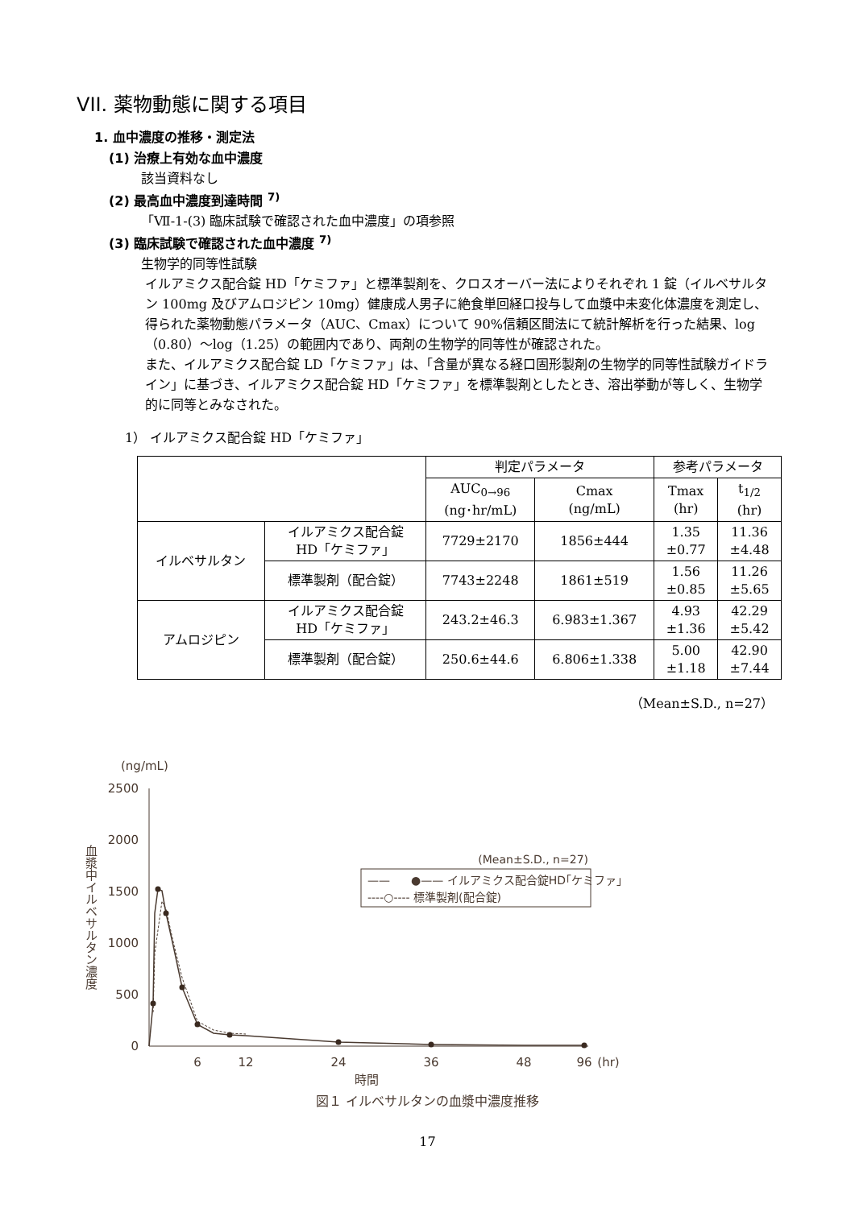VII. 薬物動態に関する項目
1. 血中濃度の推移・測定法
(1) 治療上有効な血中濃度
該当資料なし
(2) 最高血中濃度到達時間 <sup>7)</sup>
「Ⅶ-1-(3) 臨床試験で確認された血中濃度」の項参照
(3) 臨床試験で確認された血中濃度 <sup>7)</sup>
生物学的同等性試験
イルアミクス配合錠 HD「ケミファ」と標準製剤を、クロスオーバー法によりそれぞれ 1 錠（イルベサルタン 100mg 及びアムロジピン 10mg）健康成人男子に絶食単回経口投与して血漿中未変化体濃度を測定し、得られた薬物動態パラメータ（AUC、Cmax）について 90%信頼区間法にて統計解析を行った結果、log（0.80）～log（1.25）の範囲内であり、両剤の生物学的同等性が確認された。
また、イルアミクス配合錠 LD「ケミファ」は、「含量が異なる経口固形製剤の生物学的同等性試験ガイドライン」に基づき、イルアミクス配合錠 HD「ケミファ」を標準製剤としたとき、溶出挙動が等しく、生物学的に同等とみなされた。
1） イルアミクス配合錠 HD「ケミファ」
| | | 判定パラメータ | | 参考パラメータ | |
| --- | --- | --- | --- | --- | --- |
| | | AUC<sub>0→96</sub> (ng･hr/mL) | Cmax (ng/mL) | Tmax (hr) | t<sub>1/2</sub> (hr) |
| イルベサルタン | イルアミクス配合錠 HD「ケミファ」 | 7729±2170 | 1856±444 | 1.35 ±0.77 | 11.36 ±4.48 |
| | 標準製剤（配合錠） | 7743±2248 | 1861±519 | 1.56 ±0.85 | 11.26 ±5.65 |
| アムロジピン | イルアミクス配合錠 HD「ケミファ」 | 243.2±46.3 | 6.983±1.367 | 4.93 ±1.36 | 42.29 ±5.42 |
| | 標準製剤（配合錠） | 250.6±44.6 | 6.806±1.338 | 5.00 ±1.18 | 42.90 ±7.44 |
（Mean±S.D., n=27）
(ng/mL)
2500
2000
1500
1000
500
0
血漿中イルベサルタン濃度
6
12
24
36
48
96
(hr)
時間
(Mean±S.D., n=27)
●—— イルアミクス配合錠HD｢ケミファ｣
——
----○---- 標準製剤(配合錠)
図１ イルベサルタンの血漿中濃度推移
17